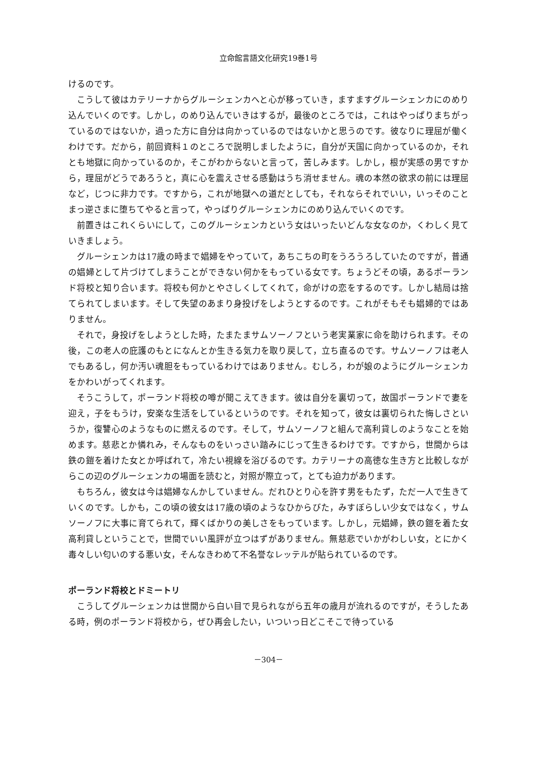立命館言語文化研究19巻1号
けるのです。
こうして彼はカテリーナからグルーシェンカへと心が移っていき，ますますグルーシェンカにのめり込んでいくのです。しかし，のめり込んでいきはするが，最後のところでは，これはやっぱりまちがっているのではないか，過った方に自分は向かっているのではないかと思うのです。彼なりに理屈が働くわけです。だから，前回資料１のところで説明しましたように，自分が天国に向かっているのか，それとも地獄に向かっているのか，そこがわからないと言って，苦しみます。しかし，根が実感の男ですから，理屈がどうであろうと，真に心を震えさせる感動はうち消せません。魂の本然の欲求の前には理屈など，じつに非力です。ですから，これが地獄への道だとしても，それならそれでいい，いっそのことまっ逆さまに堕ちてやると言って，やっぱりグルーシェンカにのめり込んでいくのです。
前置きはこれくらいにして，このグルーシェンカという女はいったいどんな女なのか，くわしく見ていきましょう。
グルーシェンカは17歳の時まで娼婦をやっていて，あちこちの町をうろうろしていたのですが，普通の娼婦として片づけてしまうことができない何かをもっている女です。ちょうどその頃，あるポーランド将校と知り合います。将校も何かとやさしくしてくれて，命がけの恋をするのです。しかし結局は捨てられてしまいます。そして失望のあまり身投げをしようとするのです。これがそもそも娼婦的ではありません。
それで，身投げをしようとした時，たまたまサムソーノフという老実業家に命を助けられます。その後，この老人の庇護のもとになんとか生きる気力を取り戻して，立ち直るのです。サムソーノフは老人でもあるし，何か汚い魂胆をもっているわけではありません。むしろ，わが娘のようにグルーシェンカをかわいがってくれます。
そうこうして，ポーランド将校の噂が聞こえてきます。彼は自分を裏切って，故国ポーランドで妻を迎え，子をもうけ，安楽な生活をしているというのです。それを知って，彼女は裏切られた悔しさというか，復讐心のようなものに燃えるのです。そして，サムソーノフと組んで高利貸しのようなことを始めます。慈悲とか憐れみ，そんなものをいっさい踏みにじって生きるわけです。ですから，世間からは鉄の鎧を着けた女とか呼ばれて，冷たい視線を浴びるのです。カテリーナの高徳な生き方と比較しながらこの辺のグルーシェンカの場面を読むと，対照が際立って，とても迫力があります。
もちろん，彼女は今は娼婦なんかしていません。だれひとり心を許す男をもたず，ただ一人で生きていくのです。しかも，この頃の彼女は17歳の頃のようなひからびた，みすぼらしい少女ではなく，サムソーノフに大事に育てられて，輝くばかりの美しさをもっています。しかし，元娼婦，鉄の鎧を着た女高利貸しということで，世間でいい風評が立つはずがありません。無慈悲でいかがわしい女，とにかく毒々しい匂いのする悪い女，そんなきわめて不名誉なレッテルが貼られているのです。
ポーランド将校とドミートリ
こうしてグルーシェンカは世間から白い目で見られながら五年の歳月が流れるのですが，そうしたある時，例のポーランド将校から，ぜひ再会したい，いついっ日どこそこで待っている
－304－